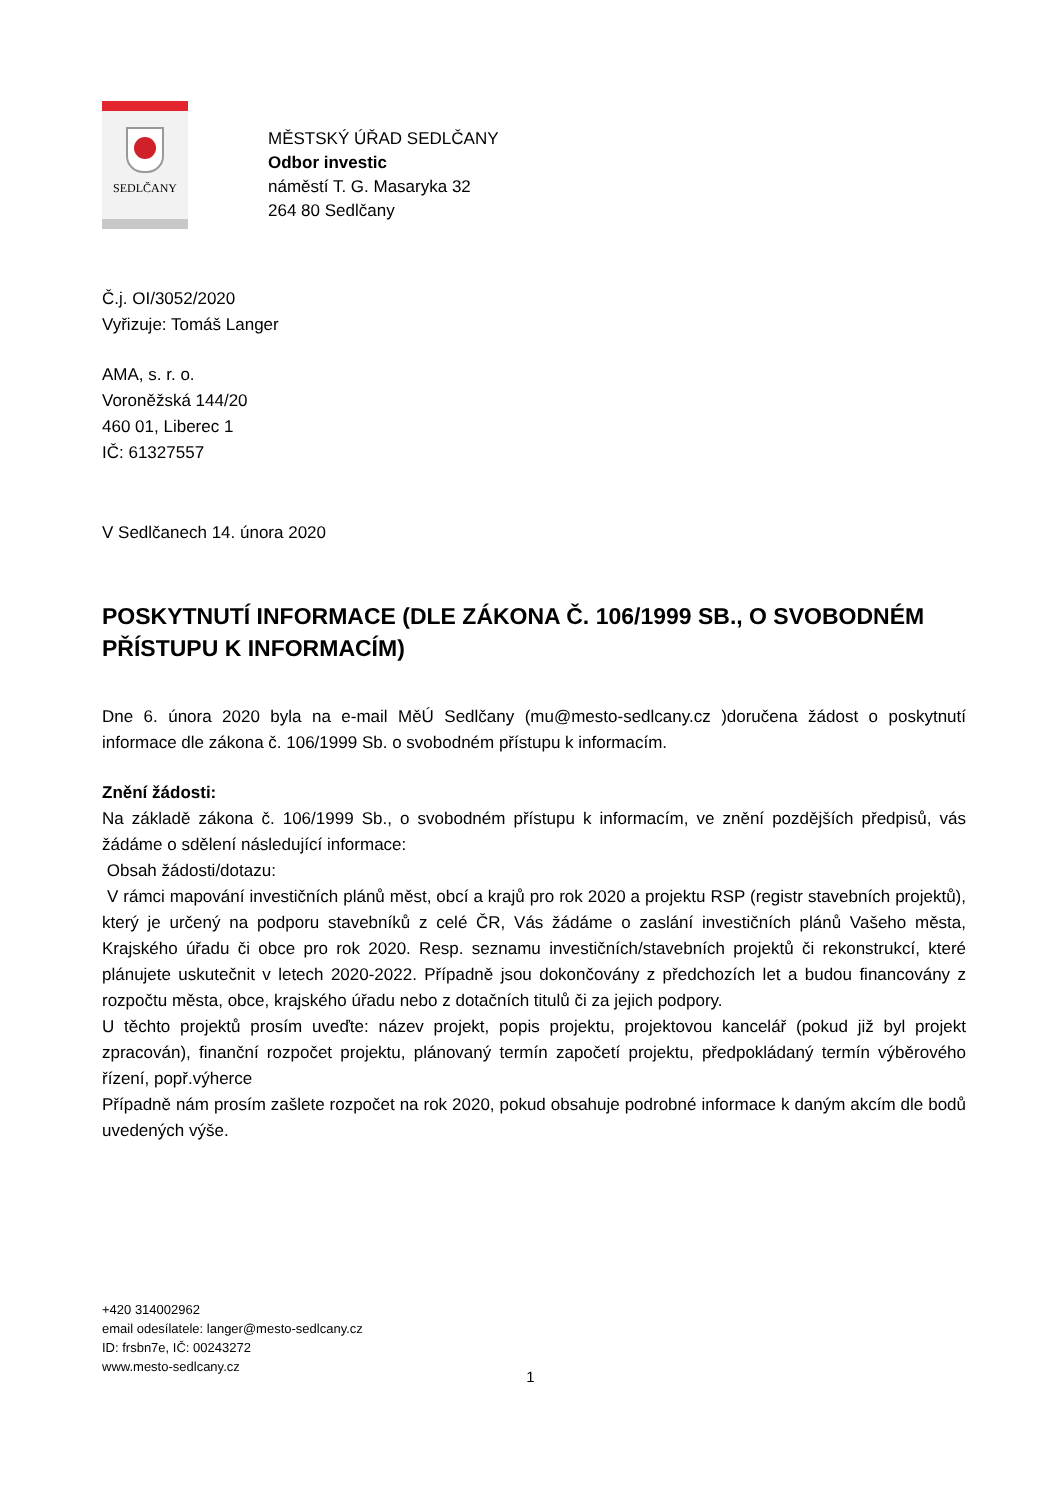SEDLČANY
MĚSTSKÝ ÚŘAD SEDLČANY
Odbor investic
náměstí T. G. Masaryka 32
264 80 Sedlčany
Č.j. OI/3052/2020
Vyřizuje: Tomáš Langer
AMA, s. r. o.
Voroněžská 144/20
460 01, Liberec 1
IČ: 61327557
V Sedlčanech 14. února 2020
POSKYTNUTÍ INFORMACE (DLE ZÁKONA Č. 106/1999 SB., O SVOBODNÉM PŘÍSTUPU K INFORMACÍM)
Dne 6. února 2020 byla na e-mail MěÚ Sedlčany (mu@mesto-sedlcany.cz )doručena žádost o poskytnutí informace dle zákona č. 106/1999 Sb. o svobodném přístupu k informacím.
Znění žádosti:
Na základě zákona č. 106/1999 Sb., o svobodném přístupu k informacím, ve znění pozdějších předpisů, vás žádáme o sdělení následující informace:
Obsah žádosti/dotazu:
V rámci mapování investičních plánů měst, obcí a krajů pro rok 2020 a projektu RSP (registr stavebních projektů), který je určený na podporu stavebníků z celé ČR, Vás žádáme o zaslání investičních plánů Vašeho města, Krajského úřadu či obce pro rok 2020. Resp. seznamu investičních/stavebních projektů či rekonstrukcí, které plánujete uskutečnit v letech 2020-2022. Případně jsou dokončovány z předchozích let a budou financovány z rozpočtu města, obce, krajského úřadu nebo z dotačních titulů či za jejich podpory.
U těchto projektů prosím uveďte: název projekt, popis projektu, projektovou kancelář (pokud již byl projekt zpracován), finanční rozpočet projektu, plánovaný termín započetí projektu, předpokládaný termín výběrového řízení, popř.výherce
Případně nám prosím zašlete rozpočet na rok 2020, pokud obsahuje podrobné informace k daným akcím dle bodů uvedených výše.
+420 314002962
email odesílatele: langer@mesto-sedlcany.cz
ID: frsbn7e, IČ: 00243272
www.mesto-sedlcany.cz
1